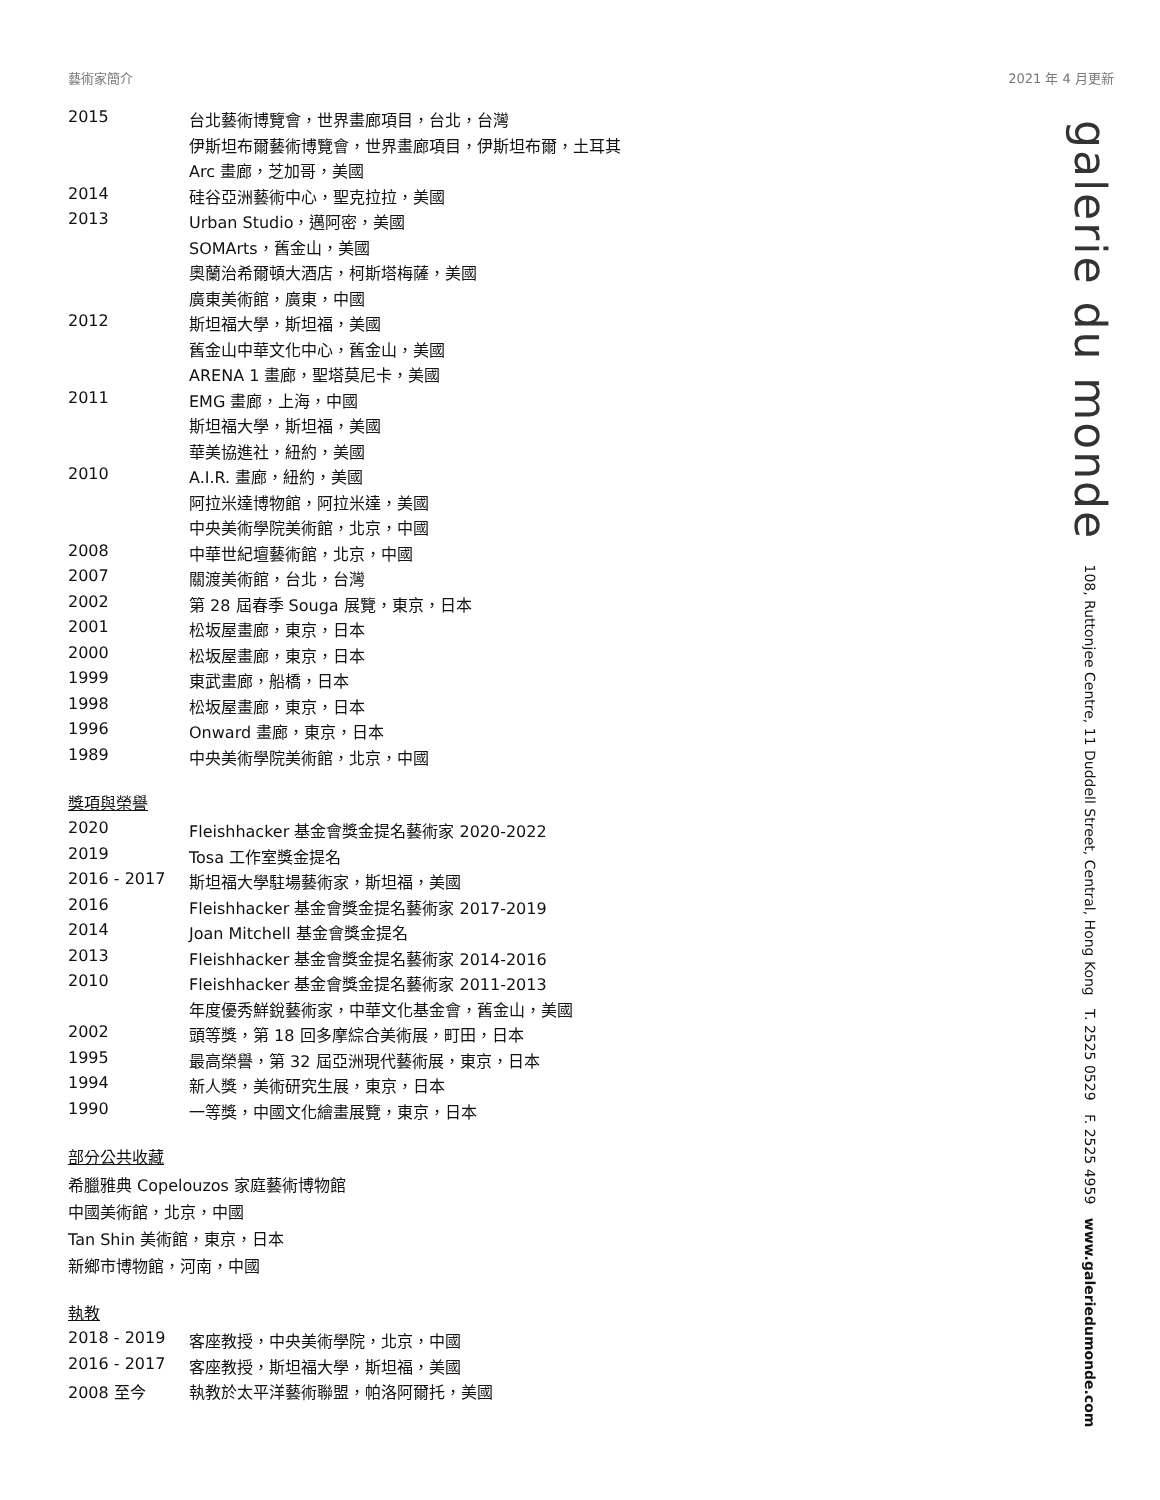藝術家簡介 2021 年 4 月更新
galerie du monde 108, Ruttonjee Centre, 11 Duddell Street, Central, Hong Kong T. 2525 0529 F. 2525 4959 www.galeriedumonde.com
| 2015 | 台北藝術博覽會，世界畫廊項目，台北，台灣 |
| | 伊斯坦布爾藝術博覽會，世界畫廊項目，伊斯坦布爾，土耳其 |
| | Arc 畫廊，芝加哥，美國 |
| 2014 | 硅谷亞洲藝術中心，聖克拉拉，美國 |
| 2013 | Urban Studio，邁阿密，美國 |
| | SOMArts，舊金山，美國 |
| | 奧蘭治希爾頓大酒店，柯斯塔梅薩，美國 |
| | 廣東美術館，廣東，中國 |
| 2012 | 斯坦福大學，斯坦福，美國 |
| | 舊金山中華文化中心，舊金山，美國 |
| | ARENA 1 畫廊，聖塔莫尼卡，美國 |
| 2011 | EMG 畫廊，上海，中國 |
| | 斯坦福大學，斯坦福，美國 |
| | 華美協進社，紐約，美國 |
| 2010 | A.I.R. 畫廊，紐約，美國 |
| | 阿拉米達博物館，阿拉米達，美國 |
| | 中央美術學院美術館，北京，中國 |
| 2008 | 中華世紀壇藝術館，北京，中國 |
| 2007 | 關渡美術館，台北，台灣 |
| 2002 | 第 28 屆春季 Souga 展覽，東京，日本 |
| 2001 | 松坂屋畫廊，東京，日本 |
| 2000 | 松坂屋畫廊，東京，日本 |
| 1999 | 東武畫廊，船橋，日本 |
| 1998 | 松坂屋畫廊，東京，日本 |
| 1996 | Onward 畫廊，東京，日本 |
| 1989 | 中央美術學院美術館，北京，中國 |
獎項與榮譽
| 2020 | Fleishhacker 基金會獎金提名藝術家 2020-2022 |
| 2019 | Tosa 工作室獎金提名 |
| 2016 - 2017 | 斯坦福大學駐場藝術家，斯坦福，美國 |
| 2016 | Fleishhacker 基金會獎金提名藝術家 2017-2019 |
| 2014 | Joan Mitchell 基金會獎金提名 |
| 2013 | Fleishhacker 基金會獎金提名藝術家 2014-2016 |
| 2010 | Fleishhacker 基金會獎金提名藝術家 2011-2013 |
| | 年度優秀鮮銳藝術家，中華文化基金會，舊金山，美國 |
| 2002 | 頭等獎，第 18 回多摩綜合美術展，町田，日本 |
| 1995 | 最高榮譽，第 32 屆亞洲現代藝術展，東京，日本 |
| 1994 | 新人獎，美術研究生展，東京，日本 |
| 1990 | 一等獎，中國文化繪畫展覽，東京，日本 |
部分公共收藏
希臘雅典 Copelouzos 家庭藝術博物館
中國美術館，北京，中國
Tan Shin 美術館，東京，日本
新鄉市博物館，河南，中國
執教
| 2018 - 2019 | 客座教授，中央美術學院，北京，中國 |
| 2016 - 2017 | 客座教授，斯坦福大學，斯坦福，美國 |
| 2008 至今 | 執教於太平洋藝術聯盟，帕洛阿爾托，美國 |